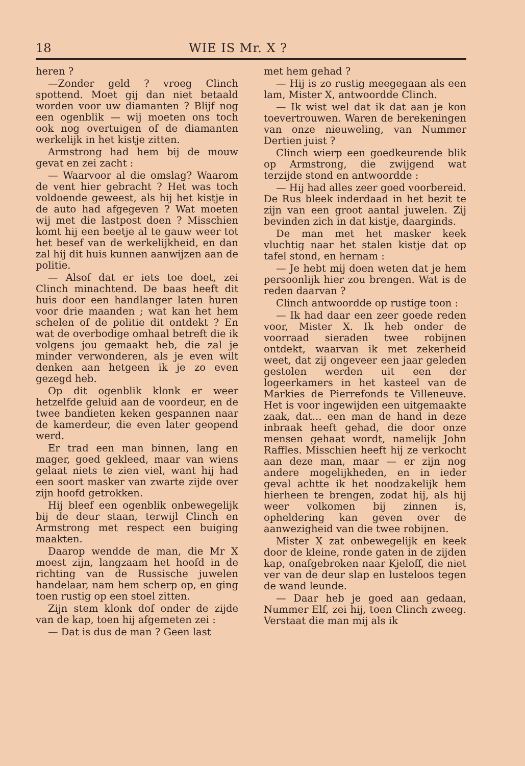18 WIE IS Mr. X ?
heren ?
—Zonder geld ? vroeg Clinch spottend. Moet gij dan niet betaald worden voor uw diamanten ? Blijf nog een ogenblik — wij moeten ons toch ook nog overtuigen of de diamanten werkelijk in het kistje zitten.
Armstrong had hem bij de mouw gevat en zei zacht :
— Waarvoor al die omslag? Waarom de vent hier gebracht ? Het was toch voldoende geweest, als hij het kistje in de auto had afgegeven ? Wat moeten wij met die lastpost doen ? Misschien komt hij een beetje al te gauw weer tot het besef van de werkelijkheid, en dan zal hij dit huis kunnen aanwijzen aan de politie.
— Alsof dat er iets toe doet, zei Clinch minachtend. De baas heeft dit huis door een handlanger laten huren voor drie maanden ; wat kan het hem schelen of de politie dit ontdekt ? En wat de overbodige omhaal betreft die ik volgens jou gemaakt heb, die zal je minder verwonderen, als je even wilt denken aan hetgeen ik je zo even gezegd heb.
Op dit ogenblik klonk er weer hetzelfde geluid aan de voordeur, en de twee bandieten keken gespannen naar de kamerdeur, die even later geopend werd.
Er trad een man binnen, lang en mager, goed gekleed, maar van wiens gelaat niets te zien viel, want hij had een soort masker van zwarte zijde over zijn hoofd getrokken.
Hij bleef een ogenblik onbewegelijk bij de deur staan, terwijl Clinch en Armstrong met respect een buiging maakten.
Daarop wendde de man, die Mr X moest zijn, langzaam het hoofd in de richting van de Russische juwelen handelaar, nam hem scherp op, en ging toen rustig op een stoel zitten.
Zijn stem klonk dof onder de zijde van de kap, toen hij afgemeten zei :
— Dat is dus de man ? Geen last
met hem gehad ?
— Hij is zo rustig meegegaan als een lam, Mister X, antwoordde Clinch.
— Ik wist wel dat ik dat aan je kon toevertrouwen. Waren de berekeningen van onze nieuweling, van Nummer Dertien juist ?
Clinch wierp een goedkeurende blik op Armstrong, die zwijgend wat terzijde stond en antwoordde :
— Hij had alles zeer goed voorbereid. De Rus bleek inderdaad in het bezit te zijn van een groot aantal juwelen. Zij bevinden zich in dat kistje, daarginds.
De man met het masker keek vluchtig naar het stalen kistje dat op tafel stond, en hernam :
— Je hebt mij doen weten dat je hem persoonlijk hier zou brengen. Wat is de reden daarvan ?
Clinch antwoordde op rustige toon :
— Ik had daar een zeer goede reden voor, Mister X. Ik heb onder de voorraad sieraden twee robijnen ontdekt, waarvan ik met zekerheid weet, dat zij ongeveer een jaar geleden gestolen werden uit een der logeerkamers in het kasteel van de Markies de Pierrefonds te Villeneuve. Het is voor ingewijden een uitgemaakte zaak, dat... een man de hand in deze inbraak heeft gehad, die door onze mensen gehaat wordt, namelijk John Raffles. Misschien heeft hij ze verkocht aan deze man, maar — er zijn nog andere mogelijkheden, en in ieder geval achtte ik het noodzakelijk hem hierheen te brengen, zodat hij, als hij weer volkomen bij zinnen is, opheldering kan geven over de aanwezigheid van die twee robijnen.
Mister X zat onbewegelijk en keek door de kleine, ronde gaten in de zijden kap, onafgebroken naar Kjeloff, die niet ver van de deur slap en lusteloos tegen de wand leunde.
— Daar heb je goed aan gedaan, Nummer Elf, zei hij, toen Clinch zweeg. Verstaat die man mij als ik